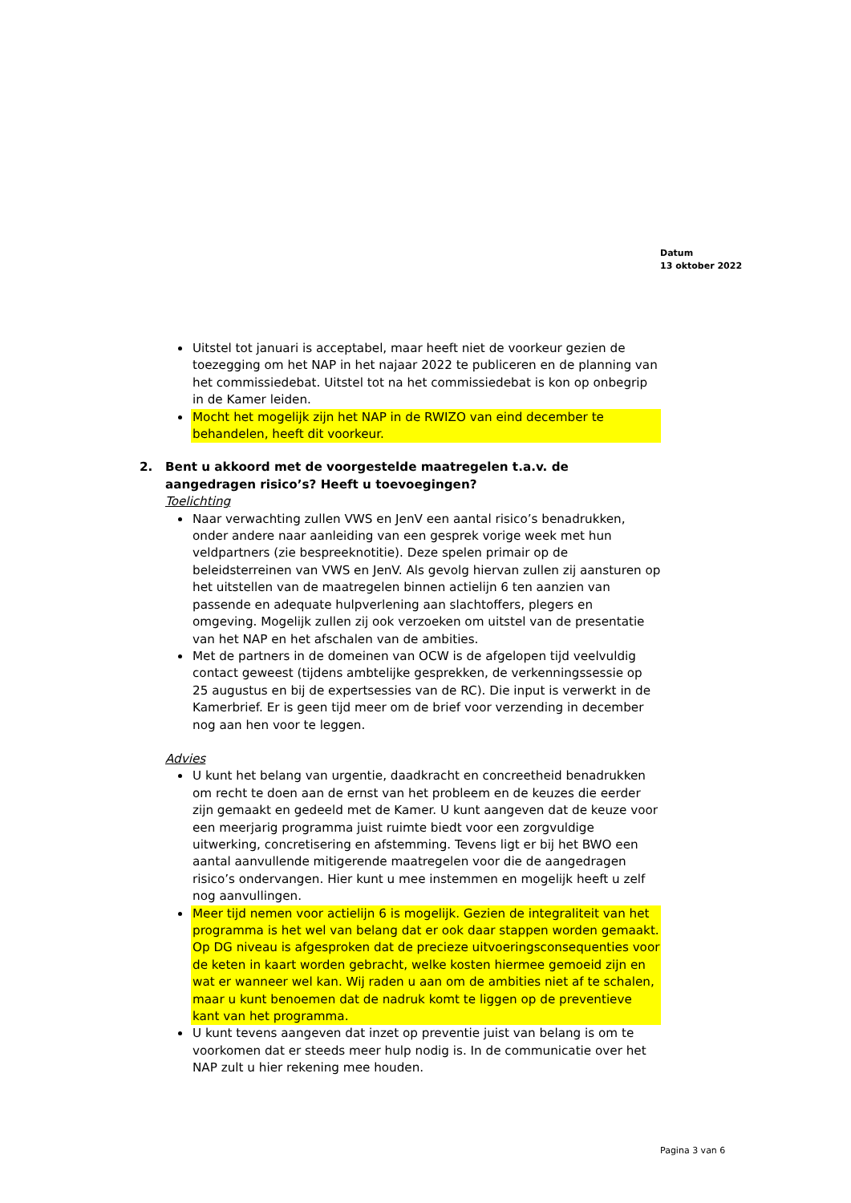Datum
13 oktober 2022
Uitstel tot januari is acceptabel, maar heeft niet de voorkeur gezien de toezegging om het NAP in het najaar 2022 te publiceren en de planning van het commissiedebat. Uitstel tot na het commissiedebat is kon op onbegrip in de Kamer leiden.
Mocht het mogelijk zijn het NAP in de RWIZO van eind december te behandelen, heeft dit voorkeur.
2. Bent u akkoord met de voorgestelde maatregelen t.a.v. de aangedragen risico’s? Heeft u toevoegingen?
Toelichting
Naar verwachting zullen VWS en JenV een aantal risico’s benadrukken, onder andere naar aanleiding van een gesprek vorige week met hun veldpartners (zie bespreeknotitie). Deze spelen primair op de beleidsterreinen van VWS en JenV. Als gevolg hiervan zullen zij aansturen op het uitstellen van de maatregelen binnen actielijn 6 ten aanzien van passende en adequate hulpverlening aan slachtoffers, plegers en omgeving. Mogelijk zullen zij ook verzoeken om uitstel van de presentatie van het NAP en het afschalen van de ambities.
Met de partners in de domeinen van OCW is de afgelopen tijd veelvuldig contact geweest (tijdens ambtelijke gesprekken, de verkenningssessie op 25 augustus en bij de expertsessies van de RC). Die input is verwerkt in de Kamerbrief. Er is geen tijd meer om de brief voor verzending in december nog aan hen voor te leggen.
Advies
U kunt het belang van urgentie, daadkracht en concreetheid benadrukken om recht te doen aan de ernst van het probleem en de keuzes die eerder zijn gemaakt en gedeeld met de Kamer. U kunt aangeven dat de keuze voor een meerjarig programma juist ruimte biedt voor een zorgvuldige uitwerking, concretisering en afstemming. Tevens ligt er bij het BWO een aantal aanvullende mitigerende maatregelen voor die de aangedragen risico’s ondervangen. Hier kunt u mee instemmen en mogelijk heeft u zelf nog aanvullingen.
Meer tijd nemen voor actielijn 6 is mogelijk. Gezien de integraliteit van het programma is het wel van belang dat er ook daar stappen worden gemaakt. Op DG niveau is afgesproken dat de precieze uitvoeringsconsequenties voor de keten in kaart worden gebracht, welke kosten hiermee gemoeid zijn en wat er wanneer wel kan. Wij raden u aan om de ambities niet af te schalen, maar u kunt benoemen dat de nadruk komt te liggen op de preventieve kant van het programma.
U kunt tevens aangeven dat inzet op preventie juist van belang is om te voorkomen dat er steeds meer hulp nodig is. In de communicatie over het NAP zult u hier rekening mee houden.
Pagina 3 van 6